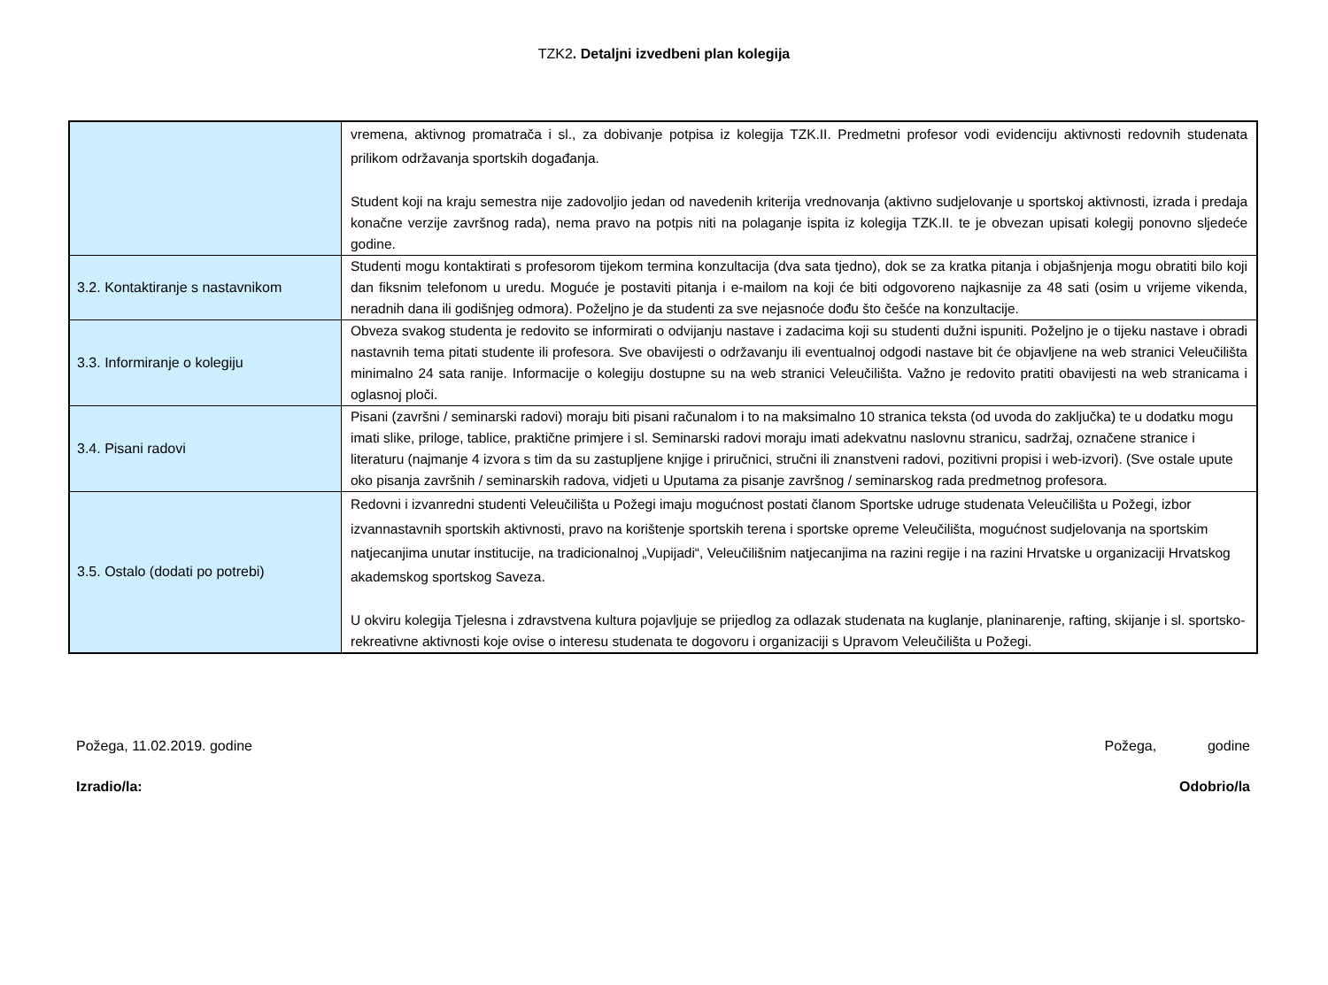TZK2. Detaljni izvedbeni plan kolegija
| | vremena, aktivnog promatrača i sl., za dobivanje potpisa iz kolegija TZK.II. Predmetni profesor vodi evidenciju aktivnosti redovnih studenata prilikom održavanja sportskih događanja. Student koji na kraju semestra nije zadovoljio jedan od navedenih kriterija vrednovanja (aktivno sudjelovanje u sportskoj aktivnosti, izrada i predaja konačne verzije završnog rada), nema pravo na potpis niti na polaganje ispita iz kolegija TZK.II. te je obvezan upisati kolegij ponovno sljedeće godine. |
| 3.2. Kontaktiranje s nastavnikom | Studenti mogu kontaktirati s profesorom tijekom termina konzultacija (dva sata tjedno), dok se za kratka pitanja i objašnjenja mogu obratiti bilo koji dan fiksnim telefonom u uredu. Moguće je postaviti pitanja i e-mailom na koji će biti odgovoreno najkasnije za 48 sati (osim u vrijeme vikenda, neradnih dana ili godišnjeg odmora). Poželjno je da studenti za sve nejasnoće dođu što češće na konzultacije. |
| 3.3. Informiranje o kolegiju | Obveza svakog studenta je redovito se informirati o odvijanju nastave i zadacima koji su studenti dužni ispuniti. Poželjno je o tijeku nastave i obradi nastavnih tema pitati studente ili profesora. Sve obavijesti o održavanju ili eventualnoj odgodi nastave bit će objavljene na web stranici Veleučilišta minimalno 24 sata ranije. Informacije o kolegiju dostupne su na web stranici Veleučilišta. Važno je redovito pratiti obavijesti na web stranicama i oglasnoj ploči. |
| 3.4. Pisani radovi | Pisani (završni / seminarski radovi) moraju biti pisani računalom i to na maksimalno 10 stranica teksta (od uvoda do zaključka) te u dodatku mogu imati slike, priloge, tablice, praktične primjere i sl. Seminarski radovi moraju imati adekvatnu naslovnu stranicu, sadržaj, označene stranice i literaturu (najmanje 4 izvora s tim da su zastupljene knjige i priručnici, stručni ili znanstveni radovi, pozitivni propisi i web-izvori). (Sve ostale upute oko pisanja završnih / seminarskih radova, vidjeti u Uputama za pisanje završnog / seminarskog rada predmetnog profesora. |
| 3.5. Ostalo (dodati po potrebi) | Redovni i izvanredni studenti Veleučilišta u Požegi imaju mogućnost postati članom Sportske udruge studenata Veleučilišta u Požegi, izbor izvannastavnih sportskih aktivnosti, pravo na korištenje sportskih terena i sportske opreme Veleučilišta, mogućnost sudjelovanja na sportskim natjecanjima unutar institucije, na tradicionalnoj „Vupijadi“, Veleučilišnim natjecanjima na razini regije i na razini Hrvatske u organizaciji Hrvatskog akademskog sportskog Saveza. U okviru kolegija Tjelesna i zdravstvena kultura pojavljuje se prijedlog za odlazak studenata na kuglanje, planinarenje, rafting, skijanje i sl. sportsko-rekreativne aktivnosti koje ovise o interesu studenata te dogovoru i organizaciji s Upravom Veleučilišta u Požegi. |
Požega, 11.02.2019. godine Požega, godine
Izradio/la: Odobrio/la